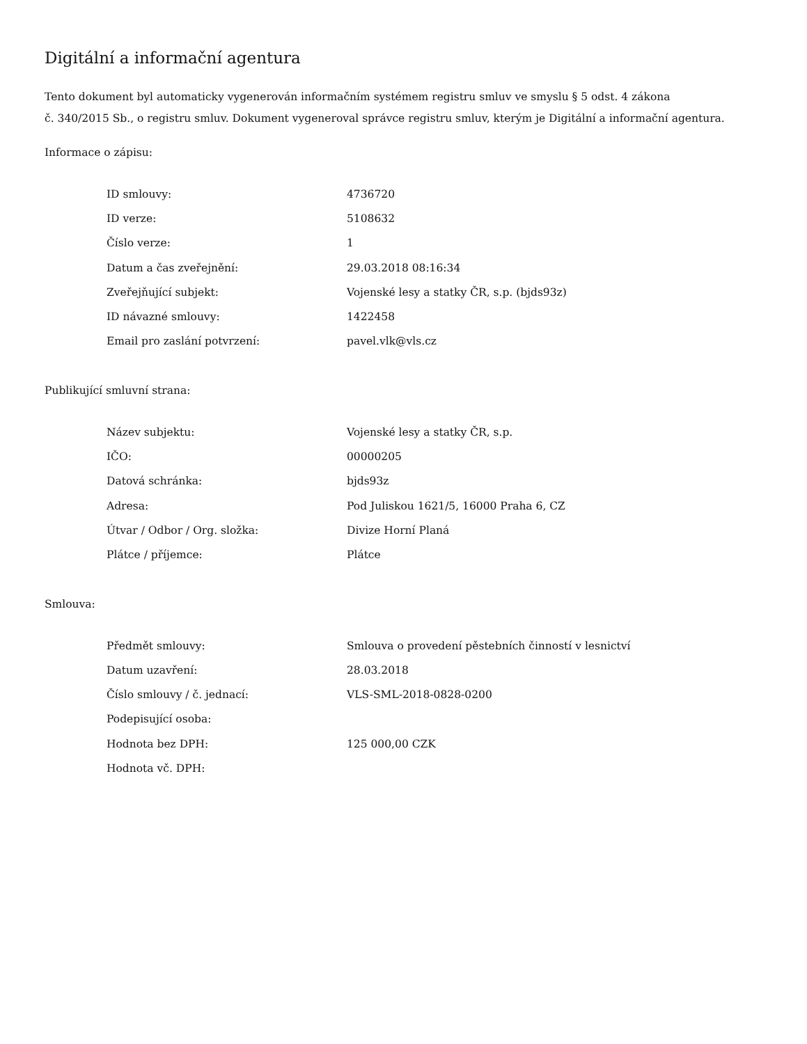Digitální a informační agentura
Tento dokument byl automaticky vygenerován informačním systémem registru smluv ve smyslu § 5 odst. 4 zákona
č. 340/2015 Sb., o registru smluv. Dokument vygeneroval správce registru smluv, kterým je Digitální a informační agentura.
Informace o zápisu:
| ID smlouvy: | 4736720 |
| ID verze: | 5108632 |
| Číslo verze: | 1 |
| Datum a čas zveřejnění: | 29.03.2018 08:16:34 |
| Zveřejňující subjekt: | Vojenské lesy a statky ČR, s.p. (bjds93z) |
| ID návazné smlouvy: | 1422458 |
| Email pro zaslání potvrzení: | pavel.vlk@vls.cz |
Publikující smluvní strana:
| Název subjektu: | Vojenské lesy a statky ČR, s.p. |
| IČO: | 00000205 |
| Datová schránka: | bjds93z |
| Adresa: | Pod Juliskou 1621/5, 16000 Praha 6, CZ |
| Útvar / Odbor / Org. složka: | Divize Horní Planá |
| Plátce / příjemce: | Plátce |
Smlouva:
| Předmět smlouvy: | Smlouva o provedení pěstebních činností v lesnictví |
| Datum uzavření: | 28.03.2018 |
| Číslo smlouvy / č. jednací: | VLS-SML-2018-0828-0200 |
| Podepisující osoba: | |
| Hodnota bez DPH: | 125 000,00 CZK |
| Hodnota vč. DPH: | |